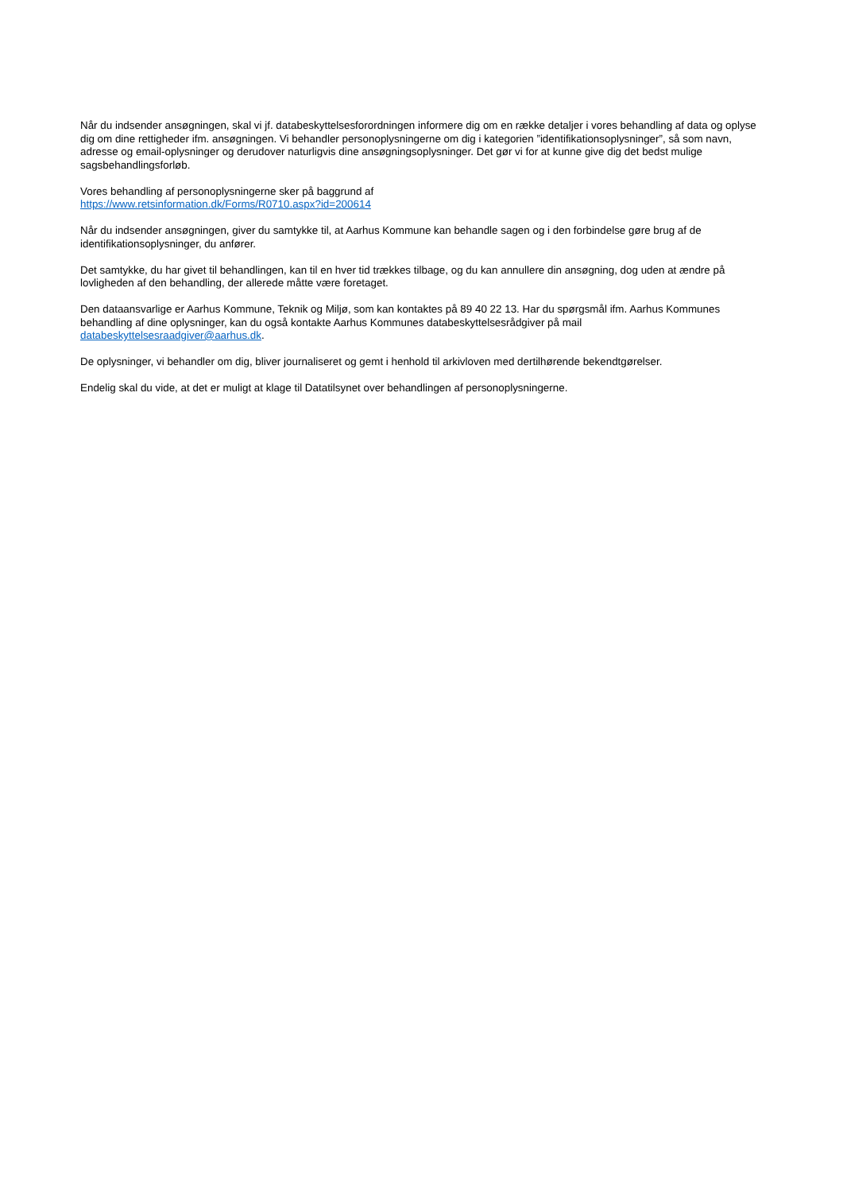Når du indsender ansøgningen, skal vi jf. databeskyttelsesforordningen informere dig om en række detaljer i vores behandling af data og oplyse dig om dine rettigheder ifm. ansøgningen. Vi behandler personoplysningerne om dig i kategorien ”identifikationsoplysninger”, så som navn, adresse og email-oplysninger og derudover naturligvis dine ansøgningsoplysninger. Det gør vi for at kunne give dig det bedst mulige sagsbehandlingsforløb.
Vores behandling af personoplysningerne sker på baggrund af
https://www.retsinformation.dk/Forms/R0710.aspx?id=200614
Når du indsender ansøgningen, giver du samtykke til, at Aarhus Kommune kan behandle sagen og i den forbindelse gøre brug af de identifikationsoplysninger, du anfører.
Det samtykke, du har givet til behandlingen, kan til en hver tid trækkes tilbage, og du kan annullere din ansøgning, dog uden at ændre på lovligheden af den behandling, der allerede måtte være foretaget.
Den dataansvarlige er Aarhus Kommune, Teknik og Miljø, som kan kontaktes på 89 40 22 13. Har du spørgsmål ifm. Aarhus Kommunes behandling af dine oplysninger, kan du også kontakte Aarhus Kommunes databeskyttelsesrådgiver på mail databeskyttelsesraadgiver@aarhus.dk.
De oplysninger, vi behandler om dig, bliver journaliseret og gemt i henhold til arkivloven med dertilhørende bekendtgørelser.
Endelig skal du vide, at det er muligt at klage til Datatilsynet over behandlingen af personoplysningerne.